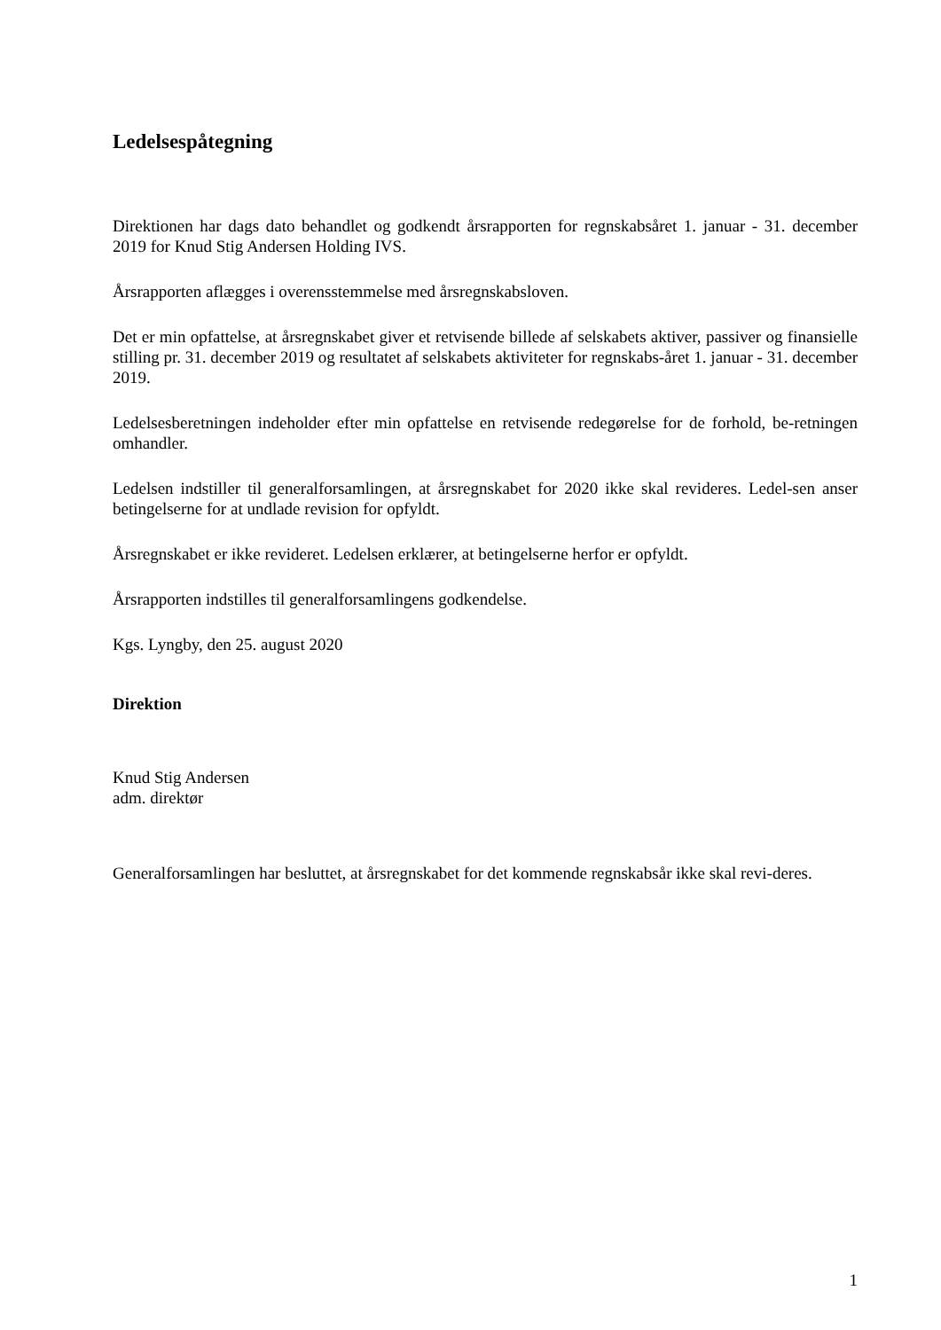Ledelsespåtegning
Direktionen har dags dato behandlet og godkendt årsrapporten for regnskabsåret 1. januar - 31. december 2019 for Knud Stig Andersen Holding IVS.
Årsrapporten aflægges i overensstemmelse med årsregnskabsloven.
Det er min opfattelse, at årsregnskabet giver et retvisende billede af selskabets aktiver, passiver og finansielle stilling pr. 31. december 2019 og resultatet af selskabets aktiviteter for regnskabs-året 1. januar - 31. december 2019.
Ledelsesberetningen indeholder efter min opfattelse en retvisende redegørelse for de forhold, be-retningen omhandler.
Ledelsen indstiller til generalforsamlingen, at årsregnskabet for 2020 ikke skal revideres. Ledel-sen anser betingelserne for at undlade revision for opfyldt.
Årsregnskabet er ikke revideret. Ledelsen erklærer, at betingelserne herfor er opfyldt.
Årsrapporten indstilles til generalforsamlingens godkendelse.
Kgs. Lyngby, den 25. august 2020
Direktion
Knud Stig Andersen
adm. direktør
Generalforsamlingen har besluttet, at årsregnskabet for det kommende regnskabsår ikke skal revi-deres.
1